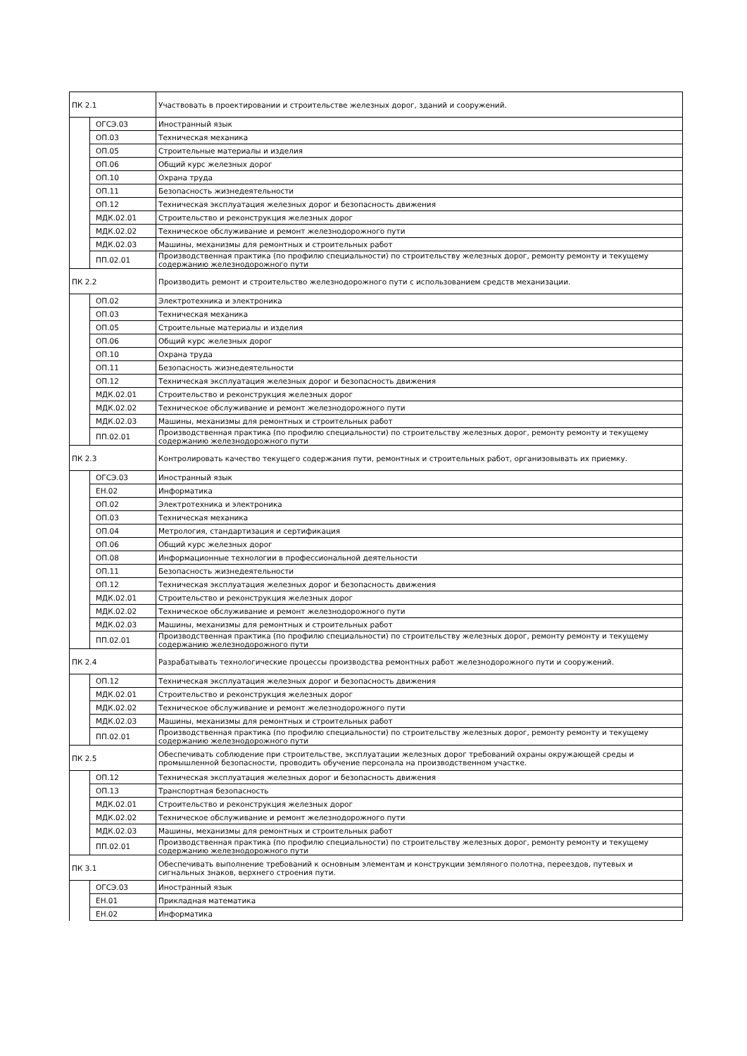| ПК 2.1 | | Участвовать в проектировании и строительстве железных дорог, зданий и сооружений. |
| | ОГСЭ.03 | Иностранный язык |
| | ОП.03 | Техническая механика |
| | ОП.05 | Строительные материалы и изделия |
| | ОП.06 | Общий курс железных дорог |
| | ОП.10 | Охрана труда |
| | ОП.11 | Безопасность жизнедеятельности |
| | ОП.12 | Техническая эксплуатация железных дорог и безопасность движения |
| | МДК.02.01 | Строительство и реконструкция железных дорог |
| | МДК.02.02 | Техническое обслуживание и ремонт железнодорожного пути |
| | МДК.02.03 | Машины, механизмы для ремонтных и строительных работ |
| | ПП.02.01 | Производственная практика (по профилю специальности) по строительству железных дорог, ремонту ремонту и текущему содержанию железнодорожного пути |
| ПК 2.2 | | Производить ремонт и строительство железнодорожного пути с использованием средств механизации. |
| | ОП.02 | Электротехника и электроника |
| | ОП.03 | Техническая механика |
| | ОП.05 | Строительные материалы и изделия |
| | ОП.06 | Общий курс железных дорог |
| | ОП.10 | Охрана труда |
| | ОП.11 | Безопасность жизнедеятельности |
| | ОП.12 | Техническая эксплуатация железных дорог и безопасность движения |
| | МДК.02.01 | Строительство и реконструкция железных дорог |
| | МДК.02.02 | Техническое обслуживание и ремонт железнодорожного пути |
| | МДК.02.03 | Машины, механизмы для ремонтных и строительных работ |
| | ПП.02.01 | Производственная практика (по профилю специальности) по строительству железных дорог, ремонту ремонту и текущему содержанию железнодорожного пути |
| ПК 2.3 | | Контролировать качество текущего содержания пути, ремонтных и строительных работ, организовывать их приемку. |
| | ОГСЭ.03 | Иностранный язык |
| | ЕН.02 | Информатика |
| | ОП.02 | Электротехника и электроника |
| | ОП.03 | Техническая механика |
| | ОП.04 | Метрология, стандартизация и сертификация |
| | ОП.06 | Общий курс железных дорог |
| | ОП.08 | Информационные технологии в профессиональной деятельности |
| | ОП.11 | Безопасность жизнедеятельности |
| | ОП.12 | Техническая эксплуатация железных дорог и безопасность движения |
| | МДК.02.01 | Строительство и реконструкция железных дорог |
| | МДК.02.02 | Техническое обслуживание и ремонт железнодорожного пути |
| | МДК.02.03 | Машины, механизмы для ремонтных и строительных работ |
| | ПП.02.01 | Производственная практика (по профилю специальности) по строительству железных дорог, ремонту ремонту и текущему содержанию железнодорожного пути |
| ПК 2.4 | | Разрабатывать технологические процессы производства ремонтных работ железнодорожного пути и сооружений. |
| | ОП.12 | Техническая эксплуатация железных дорог и безопасность движения |
| | МДК.02.01 | Строительство и реконструкция железных дорог |
| | МДК.02.02 | Техническое обслуживание и ремонт железнодорожного пути |
| | МДК.02.03 | Машины, механизмы для ремонтных и строительных работ |
| | ПП.02.01 | Производственная практика (по профилю специальности) по строительству железных дорог, ремонту ремонту и текущему содержанию железнодорожного пути |
| ПК 2.5 | | Обеспечивать соблюдение при строительстве, эксплуатации железных дорог требований охраны окружающей среды и промышленной безопасности, проводить обучение персонала на производственном участке. |
| | ОП.12 | Техническая эксплуатация железных дорог и безопасность движения |
| | ОП.13 | Транспортная безопасность |
| | МДК.02.01 | Строительство и реконструкция железных дорог |
| | МДК.02.02 | Техническое обслуживание и ремонт железнодорожного пути |
| | МДК.02.03 | Машины, механизмы для ремонтных и строительных работ |
| | ПП.02.01 | Производственная практика (по профилю специальности) по строительству железных дорог, ремонту ремонту и текущему содержанию железнодорожного пути |
| ПК 3.1 | | Обеспечивать выполнение требований к основным элементам и конструкции земляного полотна, переездов, путевых и сигнальных знаков, верхнего строения пути. |
| | ОГСЭ.03 | Иностранный язык |
| | ЕН.01 | Прикладная математика |
| | ЕН.02 | Информатика |